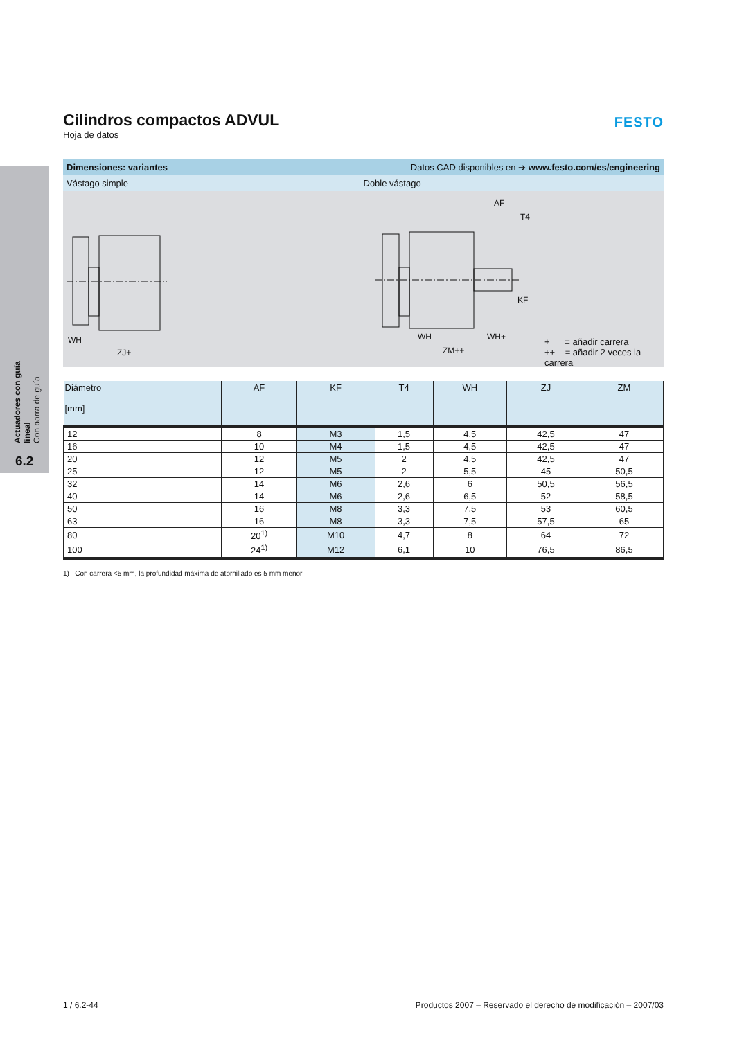Actuadores con guía lineal
Con barra de guía
6.2
FESTO
Cilindros compactos ADVUL
Hoja de datos
Dimensiones: variantes Datos CAD disponibles en ➔ www.festo.com/es/engineering
Vástago simple Doble vástago
WH
ZJ+
AF
T4
KF
WH WH+
ZM++
+ = añadir carrera
++ = añadir 2 veces la carrera
| Diámetro [mm] | AF | KF | T4 | WH | ZJ | ZM |
| --- | --- | --- | --- | --- | --- | --- |
| 12 | 8 | M3 | 1,5 | 4,5 | 42,5 | 47 |
| 16 | 10 | M4 | 1,5 | 4,5 | 42,5 | 47 |
| 20 | 12 | M5 | 2 | 4,5 | 42,5 | 47 |
| 25 | 12 | M5 | 2 | 5,5 | 45 | 50,5 |
| 32 | 14 | M6 | 2,6 | 6 | 50,5 | 56,5 |
| 40 | 14 | M6 | 2,6 | 6,5 | 52 | 58,5 |
| 50 | 16 | M8 | 3,3 | 7,5 | 53 | 60,5 |
| 63 | 16 | M8 | 3,3 | 7,5 | 57,5 | 65 |
| 80 | 20<sup>1)</sup> | M10 | 4,7 | 8 | 64 | 72 |
| 100 | 24<sup>1)</sup> | M12 | 6,1 | 10 | 76,5 | 86,5 |
1) Con carrera <5 mm, la profundidad máxima de atornillado es 5 mm menor
1 / 6.2-44 Productos 2007 – Reservado el derecho de modificación – 2007/03